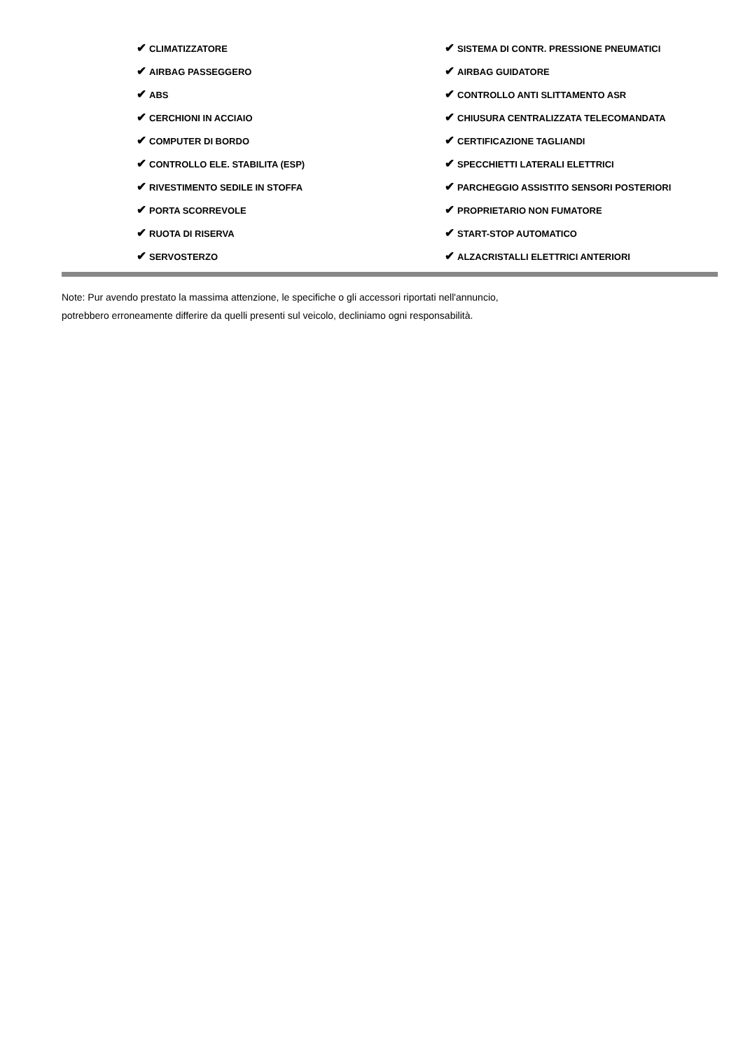| ✔ CLIMATIZZATORE | ✔ SISTEMA DI CONTR. PRESSIONE PNEUMATICI |
| ✔ AIRBAG PASSEGGERO | ✔ AIRBAG GUIDATORE |
| ✔ ABS | ✔ CONTROLLO ANTI SLITTAMENTO ASR |
| ✔ CERCHIONI IN ACCIAIO | ✔ CHIUSURA CENTRALIZZATA TELECOMANDATA |
| ✔ COMPUTER DI BORDO | ✔ CERTIFICAZIONE TAGLIANDI |
| ✔ CONTROLLO ELE. STABILITA (ESP) | ✔ SPECCHIETTI LATERALI ELETTRICI |
| ✔ RIVESTIMENTO SEDILE IN STOFFA | ✔ PARCHEGGIO ASSISTITO SENSORI POSTERIORI |
| ✔ PORTA SCORREVOLE | ✔ PROPRIETARIO NON FUMATORE |
| ✔ RUOTA DI RISERVA | ✔ START-STOP AUTOMATICO |
| ✔ SERVOSTERZO | ✔ ALZACRISTALLI ELETTRICI ANTERIORI |
Note: Pur avendo prestato la massima attenzione, le specifiche o gli accessori riportati nell'annuncio,
potrebbero erroneamente differire da quelli presenti sul veicolo, decliniamo ogni responsabilità.